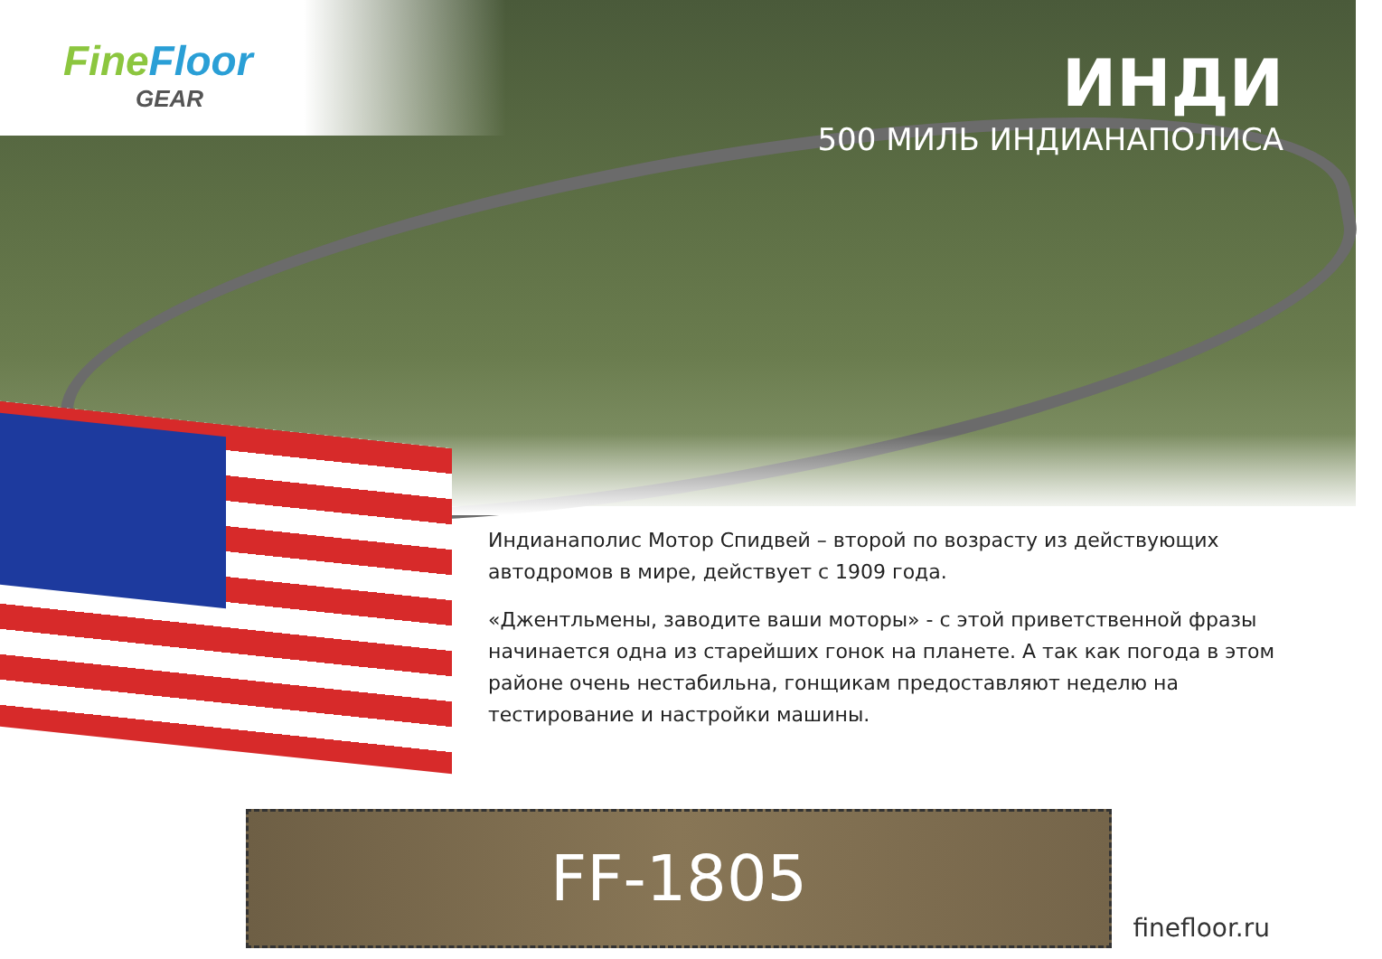FineFloor
GEAR
ИНДИ
500 МИЛЬ ИНДИАНАПОЛИСА
Индианаполис Мотор Спидвей – второй по возрасту из действующих автодромов в мире, действует с 1909 года.
«Джентльмены, заводите ваши моторы» - с этой приветственной фразы начинается одна из старейших гонок на планете. А так как погода в этом районе очень нестабильна, гонщикам предоставляют неделю на тестирование и настройки машины.
FF-1805
finefloor.ru